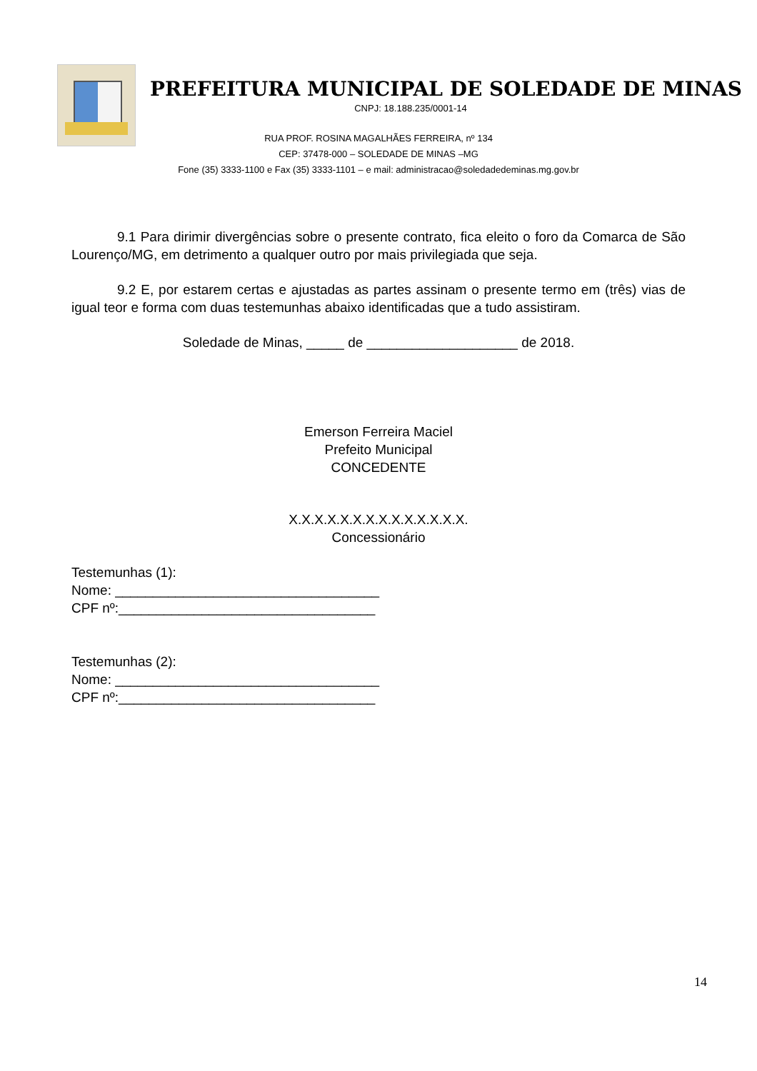PREFEITURA MUNICIPAL DE SOLEDADE DE MINAS
CNPJ: 18.188.235/0001-14
RUA PROF. ROSINA MAGALHÃES FERREIRA, nº 134
CEP: 37478-000 – SOLEDADE DE MINAS –MG
Fone (35) 3333-1100 e Fax (35) 3333-1101 – e mail: administracao@soledadedeminas.mg.gov.br
9.1 Para dirimir divergências sobre o presente contrato, fica eleito o foro da Comarca de São Lourenço/MG, em detrimento a qualquer outro por mais privilegiada que seja.
9.2 E, por estarem certas e ajustadas as partes assinam o presente termo em (três) vias de igual teor e forma com duas testemunhas abaixo identificadas que a tudo assistiram.
Soledade de Minas, _____ de ____________________ de 2018.
Emerson Ferreira Maciel
Prefeito Municipal
CONCEDENTE
X.X.X.X.X.X.X.X.X.X.X.X.X.X.
Concessionário
Testemunhas (1):
Nome: ___________________________________
CPF nº:__________________________________
Testemunhas (2):
Nome: ___________________________________
CPF nº:__________________________________
14